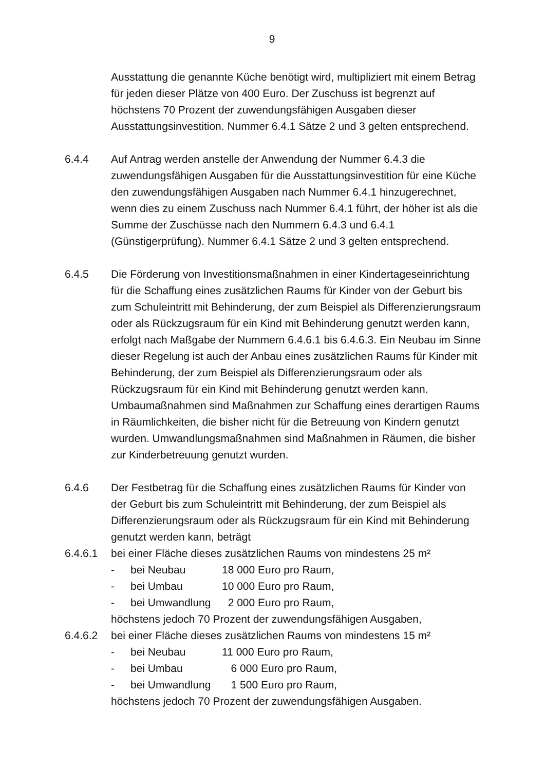9
Ausstattung die genannte Küche benötigt wird, multipliziert mit einem Betrag für jeden dieser Plätze von 400 Euro. Der Zuschuss ist begrenzt auf höchstens 70 Prozent der zuwendungsfähigen Ausgaben dieser Ausstattungsinvestition. Nummer 6.4.1 Sätze 2 und 3 gelten entsprechend.
6.4.4 Auf Antrag werden anstelle der Anwendung der Nummer 6.4.3 die zuwendungsfähigen Ausgaben für die Ausstattungsinvestition für eine Küche den zuwendungsfähigen Ausgaben nach Nummer 6.4.1 hinzugerechnet, wenn dies zu einem Zuschuss nach Nummer 6.4.1 führt, der höher ist als die Summe der Zuschüsse nach den Nummern 6.4.3 und 6.4.1 (Günstigerprüfung). Nummer 6.4.1 Sätze 2 und 3 gelten entsprechend.
6.4.5 Die Förderung von Investitionsmaßnahmen in einer Kindertageseinrichtung für die Schaffung eines zusätzlichen Raums für Kinder von der Geburt bis zum Schuleintritt mit Behinderung, der zum Beispiel als Differenzierungsraum oder als Rückzugsraum für ein Kind mit Behinderung genutzt werden kann, erfolgt nach Maßgabe der Nummern 6.4.6.1 bis 6.4.6.3. Ein Neubau im Sinne dieser Regelung ist auch der Anbau eines zusätzlichen Raums für Kinder mit Behinderung, der zum Beispiel als Differenzierungsraum oder als Rückzugsraum für ein Kind mit Behinderung genutzt werden kann. Umbaumaßnahmen sind Maßnahmen zur Schaffung eines derartigen Raums in Räumlichkeiten, die bisher nicht für die Betreuung von Kindern genutzt wurden. Umwandlungsmaßnahmen sind Maßnahmen in Räumen, die bisher zur Kinderbetreuung genutzt wurden.
6.4.6 Der Festbetrag für die Schaffung eines zusätzlichen Raums für Kinder von der Geburt bis zum Schuleintritt mit Behinderung, der zum Beispiel als Differenzierungsraum oder als Rückzugsraum für ein Kind mit Behinderung genutzt werden kann, beträgt
6.4.6.1 bei einer Fläche dieses zusätzlichen Raums von mindestens 25 m²
- bei Neubau 18 000 Euro pro Raum,
- bei Umbau 10 000 Euro pro Raum,
- bei Umwandlung 2 000 Euro pro Raum,
höchstens jedoch 70 Prozent der zuwendungsfähigen Ausgaben,
6.4.6.2 bei einer Fläche dieses zusätzlichen Raums von mindestens 15 m²
- bei Neubau 11 000 Euro pro Raum,
- bei Umbau 6 000 Euro pro Raum,
- bei Umwandlung 1 500 Euro pro Raum,
höchstens jedoch 70 Prozent der zuwendungsfähigen Ausgaben.